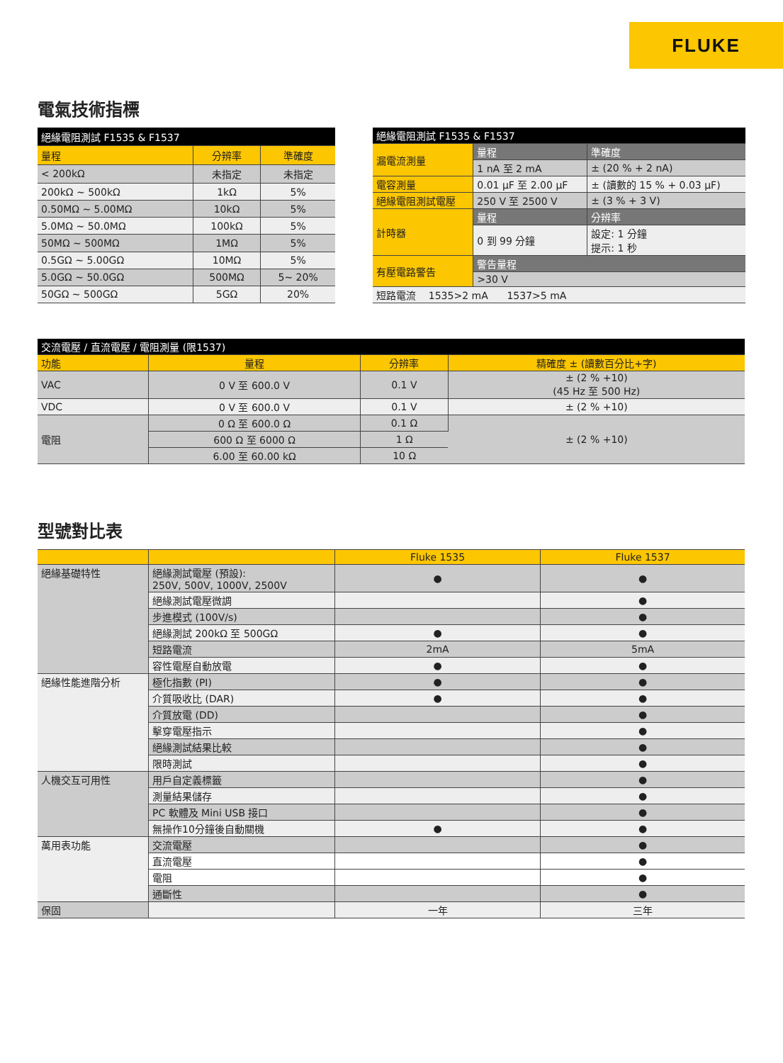FLUKE
電氣技術指標
| 絕緣電阻測試 F1535 & F1537 | | |
| --- | --- | --- |
| 量程 | 分辨率 | 準確度 |
| < 200kΩ | 未指定 | 未指定 |
| 200kΩ ~ 500kΩ | 1kΩ | 5% |
| 0.50MΩ ~ 5.00MΩ | 10kΩ | 5% |
| 5.0MΩ ~ 50.0MΩ | 100kΩ | 5% |
| 50MΩ ~ 500MΩ | 1MΩ | 5% |
| 0.5GΩ ~ 5.00GΩ | 10MΩ | 5% |
| 5.0GΩ ~ 50.0GΩ | 500MΩ | 5~ 20% |
| 50GΩ ~ 500GΩ | 5GΩ | 20% |
| 絕緣電阻測試 F1535 & F1537 | | |
| --- | --- | --- |
| 漏電流測量 | 量程 | 準確度 |
| | 1 nA 至 2 mA | ± (20 % + 2 nA) |
| 電容測量 | 0.01 µF 至 2.00 µF | ± (讀數的 15 % + 0.03 µF) |
| 絕緣電阻測試電壓 | 250 V 至 2500 V | ± (3 % + 3 V) |
| 計時器 | 量程 | 分辨率 |
| | 0 到 99 分鐘 | 設定: 1 分鐘 提示: 1 秒 |
| 有壓電路警告 | 警告量程 | |
| | >30 V | |
| 短路電流 1535>2 mA 1537>5 mA | | |
| 交流電壓 / 直流電壓 / 電阻測量 (限1537) | | | |
| --- | --- | --- | --- |
| 功能 | 量程 | 分辨率 | 精確度 ± (讀數百分比+字) |
| VAC | 0 V 至 600.0 V | 0.1 V | ± (2 % +10) (45 Hz 至 500 Hz) |
| VDC | 0 V 至 600.0 V | 0.1 V | ± (2 % +10) |
| 電阻 | 0 Ω 至 600.0 Ω | 0.1 Ω | ± (2 % +10) |
| | 600 Ω 至 6000 Ω | 1 Ω | |
| | 6.00 至 60.00 kΩ | 10 Ω | |
型號對比表
| | | Fluke 1535 | Fluke 1537 |
| --- | --- | --- | --- |
| 絕緣基礎特性 | 絕緣測試電壓 (預設): 250V, 500V, 1000V, 2500V | ● | ● |
| | 絕緣測試電壓微調 | | ● |
| | 步進模式 (100V/s) | | ● |
| | 絕緣測試 200kΩ 至 500GΩ | ● | ● |
| | 短路電流 | 2mA | 5mA |
| | 容性電壓自動放電 | ● | ● |
| 絕緣性能進階分析 | 極化指數 (PI) | ● | ● |
| | 介質吸收比 (DAR) | ● | ● |
| | 介質放電 (DD) | | ● |
| | 擊穿電壓指示 | | ● |
| | 絕緣測試結果比較 | | ● |
| | 限時測試 | | ● |
| 人機交互可用性 | 用戶自定義標籤 | | ● |
| | 測量結果儲存 | | ● |
| | PC 軟體及 Mini USB 接口 | | ● |
| | 無操作10分鐘後自動關機 | ● | ● |
| 萬用表功能 | 交流電壓 | | ● |
| | 直流電壓 | | ● |
| | 電阻 | | ● |
| | 通斷性 | | ● |
| 保固 | | 一年 | 三年 |